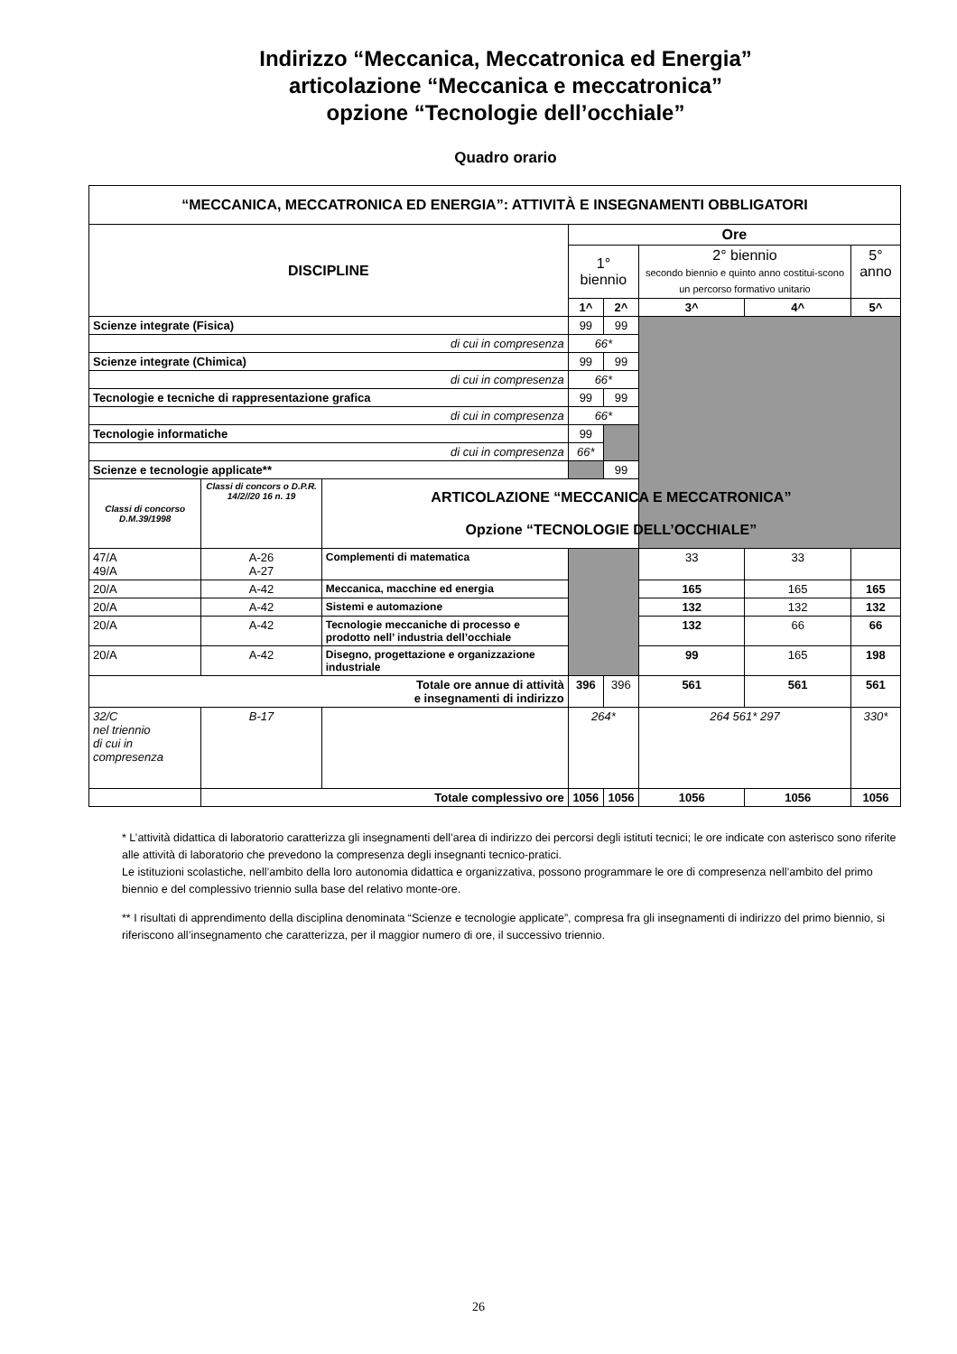Indirizzo “Meccanica, Meccatronica ed Energia”
articolazione “Meccanica e meccatronica”
opzione “Tecnologie dell’occhiale”
Quadro orario
| “MECCANICA, MECCATRONICA ED ENERGIA”: ATTIVITÀ E INSEGNAMENTI OBBLIGATORI | | | | | | | |
| DISCIPLINE | | | Ore | | | | |
| | | | 1° biennio | | 2° biennio secondo biennio e quinto anno costitui-scono un percorso formativo unitario | | 5° anno |
| | | | 1^ | 2^ | 3^ | 4^ | 5^ |
| Scienze integrate (Fisica) | | | 99 | 99 | | | |
| di cui in compresenza | | | 66* | | | | |
| Scienze integrate (Chimica) | | | 99 | 99 | | | |
| di cui in compresenza | | | 66* | | | | |
| Tecnologie e tecniche di rappresentazione grafica | | | 99 | 99 | | | |
| di cui in compresenza | | | 66* | | | | |
| Tecnologie informatiche | | | 99 | | | | |
| di cui in compresenza | | | 66* | | | | |
| Scienze e tecnologie applicate** | | | | 99 | | | |
| Classi di concorso D.M.39/1998 | Classi di concors o D.P.R. 14/2//20 16 n. 19 | ARTICOLAZIONE “MECCANICA E MECCATRONICA” Opzione “TECNOLOGIE DELL’OCCHIALE” | | | | | |
| 47/A 49/A | A-26 A-27 | Complementi di matematica | | | 33 | 33 | |
| 20/A | A-42 | Meccanica, macchine ed energia | | | 165 | 165 | 165 |
| 20/A | A-42 | Sistemi e automazione | | | 132 | 132 | 132 |
| 20/A | A-42 | Tecnologie meccaniche di processo e prodotto nell’ industria dell’occhiale | | | 132 | 66 | 66 |
| 20/A | A-42 | Disegno, progettazione e organizzazione industriale | | | 99 | 165 | 198 |
| Totale ore annue di attività e insegnamenti di indirizzo | | | 396 | 396 | 561 | 561 | 561 |
| 32/C nel triennio di cui in compresenza | B-17 | | 264* | | 264 561* 297 | | 330* |
| | Totale complessivo ore | | 1056 | 1056 | 1056 | 1056 | 1056 |
* L’attività didattica di laboratorio caratterizza gli insegnamenti dell’area di indirizzo dei percorsi degli istituti tecnici; le ore indicate con asterisco sono riferite alle attività di laboratorio che prevedono la compresenza degli insegnanti tecnico-pratici.
Le istituzioni scolastiche, nell’ambito della loro autonomia didattica e organizzativa, possono programmare le ore di compresenza nell’ambito del primo biennio e del complessivo triennio sulla base del relativo monte-ore.
** I risultati di apprendimento della disciplina denominata “Scienze e tecnologie applicate”, compresa fra gli insegnamenti di indirizzo del primo biennio, si riferiscono all’insegnamento che caratterizza, per il maggior numero di ore, il successivo triennio.
26